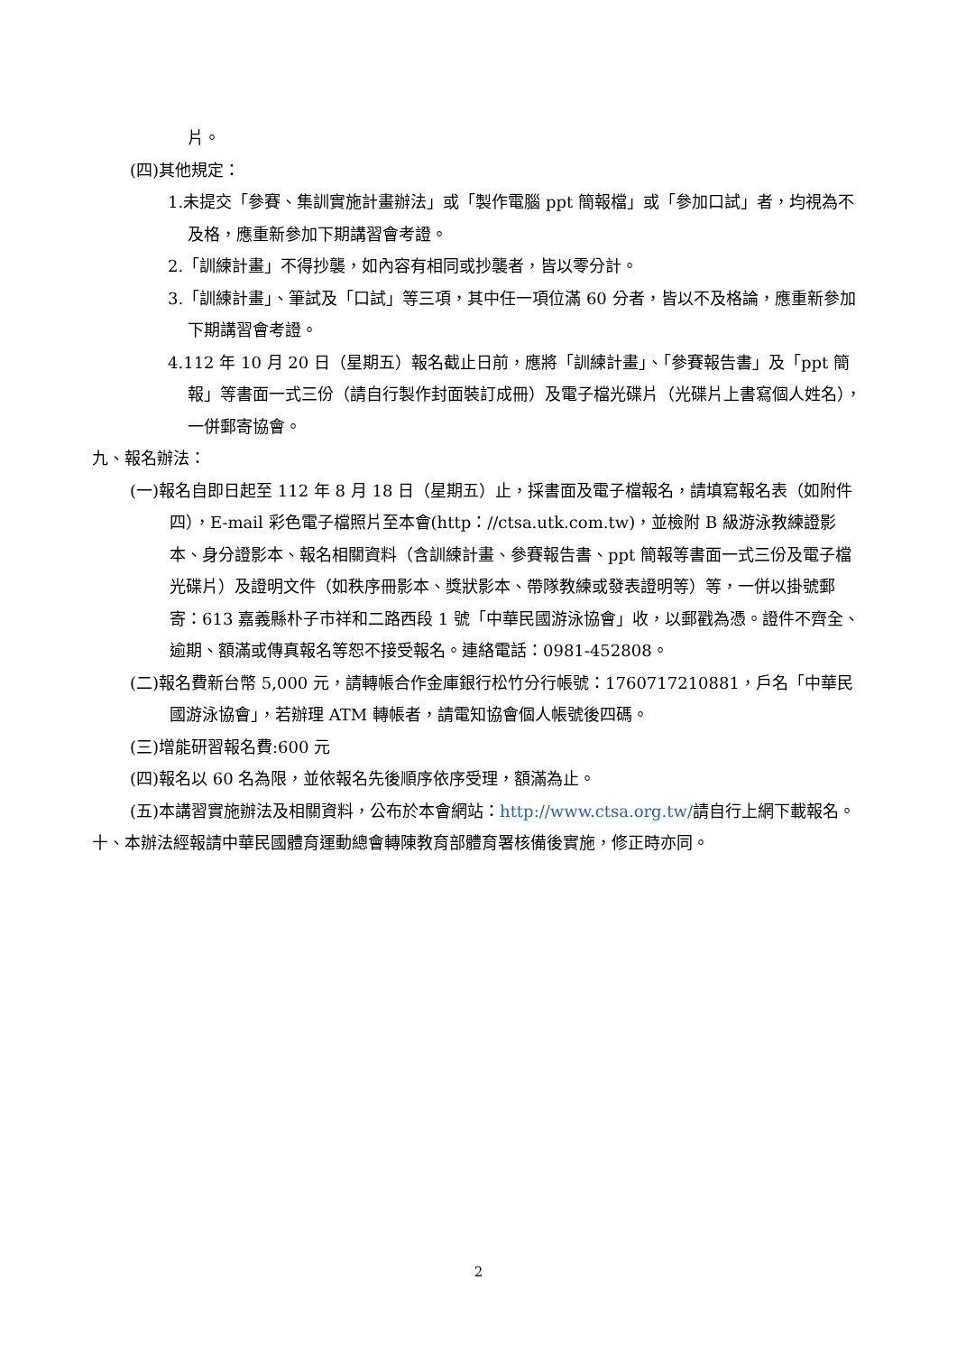片。
(四)其他規定：
1.未提交「參賽、集訓實施計畫辦法」或「製作電腦 ppt 簡報檔」或「參加口試」者，均視為不及格，應重新參加下期講習會考證。
2.「訓練計畫」不得抄襲，如內容有相同或抄襲者，皆以零分計。
3.「訓練計畫」、筆試及「口試」等三項，其中任一項位滿 60 分者，皆以不及格論，應重新參加下期講習會考證。
4.112 年 10 月 20 日（星期五）報名截止日前，應將「訓練計畫」、「參賽報告書」及「ppt 簡報」等書面一式三份（請自行製作封面裝訂成冊）及電子檔光碟片（光碟片上書寫個人姓名），一併郵寄協會。
九、報名辦法：
(一)報名自即日起至 112 年 8 月 18 日（星期五）止，採書面及電子檔報名，請填寫報名表（如附件四），E-mail 彩色電子檔照片至本會(http：//ctsa.utk.com.tw)，並檢附 B 級游泳教練證影本、身分證影本、報名相關資料（含訓練計畫、參賽報告書、ppt 簡報等書面一式三份及電子檔光碟片）及證明文件（如秩序冊影本、獎狀影本、帶隊教練或發表證明等）等，一併以掛號郵寄：613 嘉義縣朴子市祥和二路西段 1 號「中華民國游泳協會」收，以郵戳為憑。證件不齊全、逾期、額滿或傳真報名等恕不接受報名。連絡電話：0981-452808。
(二)報名費新台幣 5,000 元，請轉帳合作金庫銀行松竹分行帳號：1760717210881，戶名「中華民國游泳協會」，若辦理 ATM 轉帳者，請電知協會個人帳號後四碼。
(三)增能研習報名費:600 元
(四)報名以 60 名為限，並依報名先後順序依序受理，額滿為止。
(五)本講習實施辦法及相關資料，公布於本會網站：http://www.ctsa.org.tw/請自行上網下載報名。
十、本辦法經報請中華民國體育運動總會轉陳教育部體育署核備後實施，修正時亦同。
2